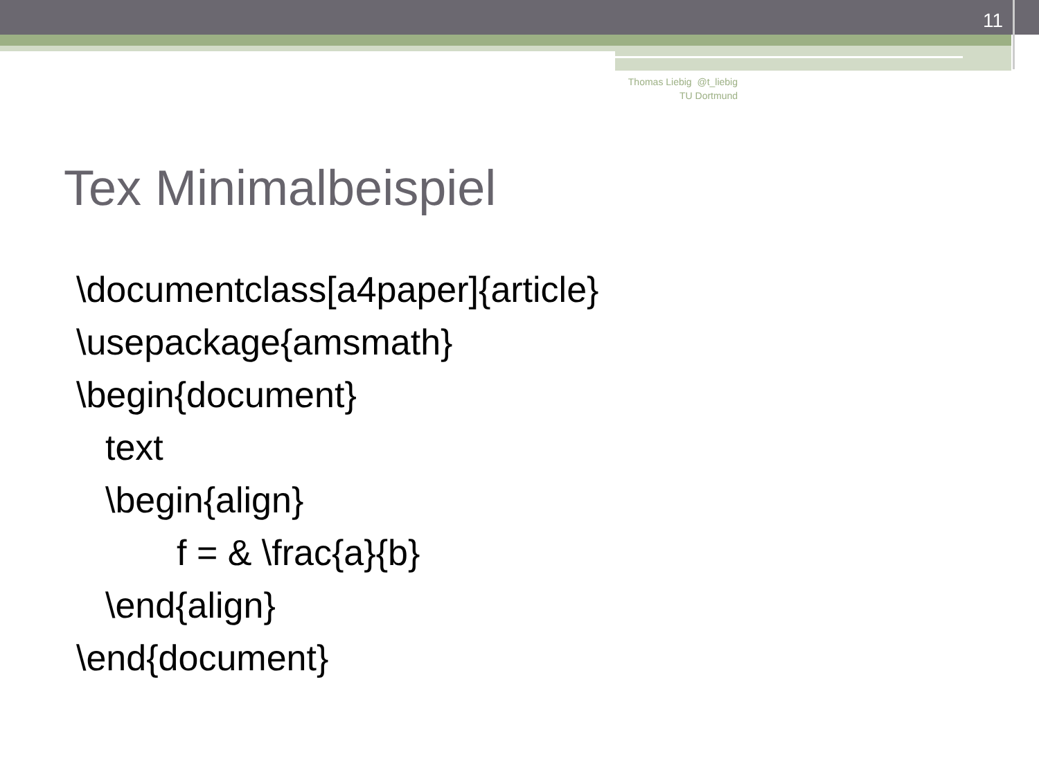11
Thomas Liebig @t_liebig
TU Dortmund
Tex Minimalbeispiel
\documentclass[a4paper]{article}
\usepackage{amsmath}
\begin{document}
text
\begin{align}
f = & \frac{a}{b}
\end{align}
\end{document}